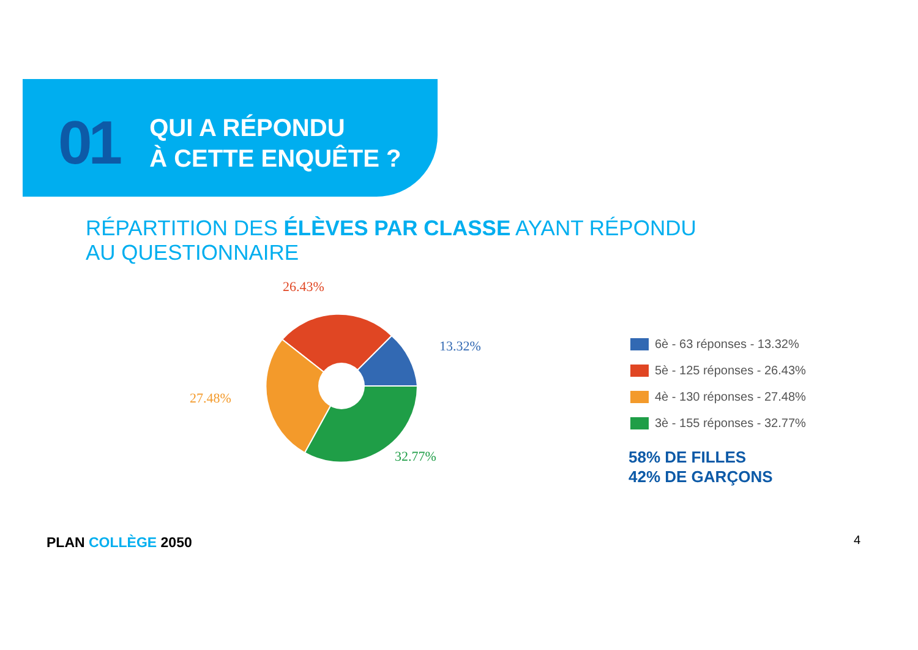01
QUI A RÉPONDU
À CETTE ENQUÊTE ?
RÉPARTITION DES ÉLÈVES PAR CLASSE AYANT RÉPONDU
AU QUESTIONNAIRE
26.43%
13.32%
27.48%
32.77%
6è - 63 réponses - 13.32%
5è - 125 réponses - 26.43%
4è - 130 réponses - 27.48%
3è - 155 réponses - 32.77%
58% DE FILLES
42% DE GARÇONS
PLAN COLLÈGE 2050 4